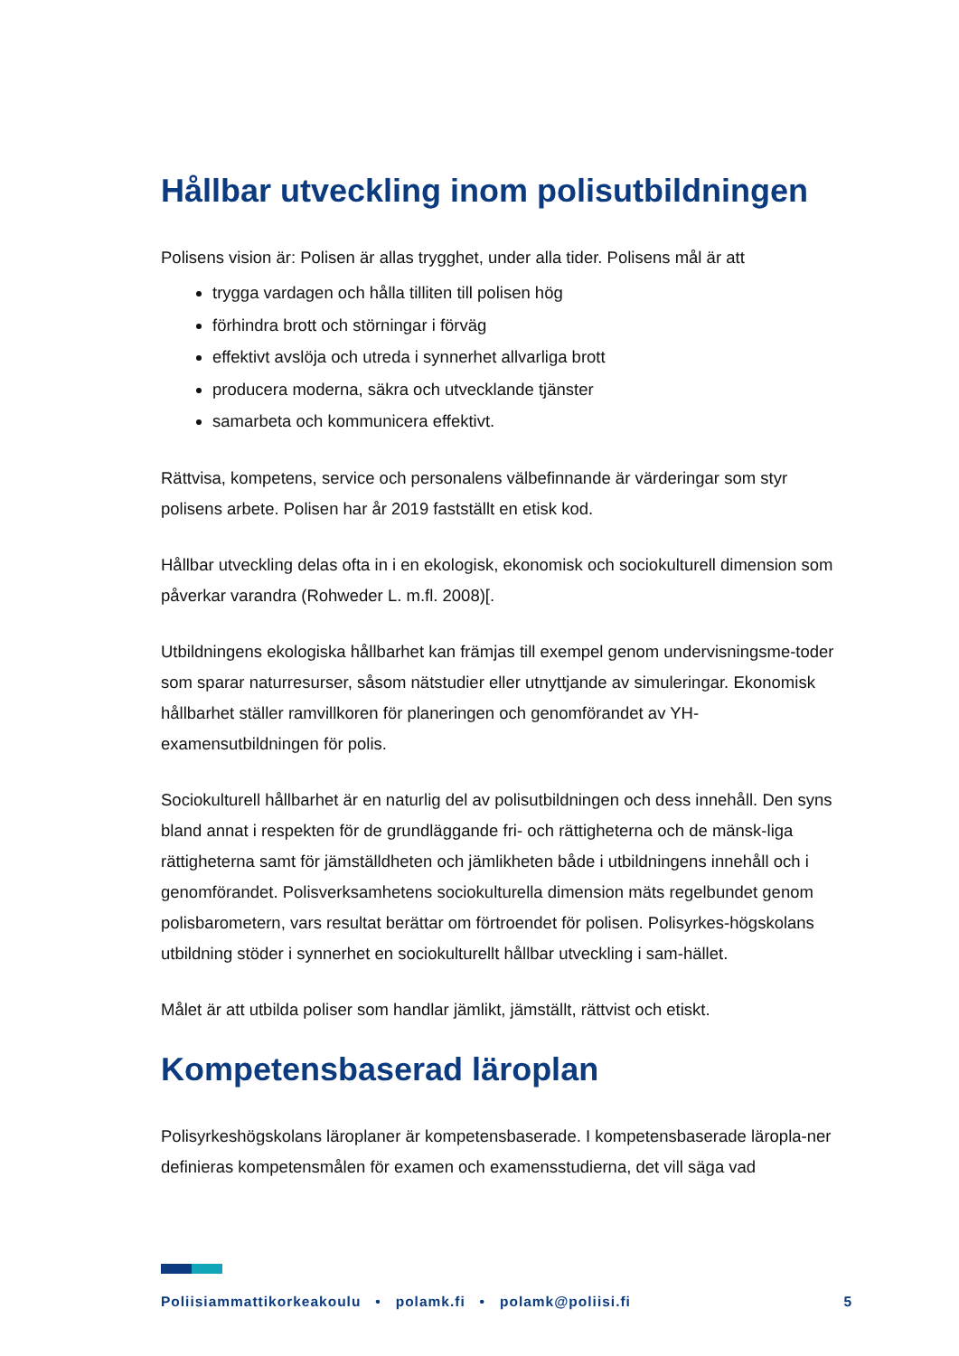Hållbar utveckling inom polisutbildningen
Polisens vision är: Polisen är allas trygghet, under alla tider. Polisens mål är att
trygga vardagen och hålla tilliten till polisen hög
förhindra brott och störningar i förväg
effektivt avslöja och utreda i synnerhet allvarliga brott
producera moderna, säkra och utvecklande tjänster
samarbeta och kommunicera effektivt.
Rättvisa, kompetens, service och personalens välbefinnande är värderingar som styr polisens arbete. Polisen har år 2019 fastställt en etisk kod.
Hållbar utveckling delas ofta in i en ekologisk, ekonomisk och sociokulturell dimension som påverkar varandra (Rohweder L. m.fl. 2008)[.
Utbildningens ekologiska hållbarhet kan främjas till exempel genom undervisningsme-toder som sparar naturresurser, såsom nätstudier eller utnyttjande av simuleringar. Ekonomisk hållbarhet ställer ramvillkoren för planeringen och genomförandet av YH-examensutbildningen för polis.
Sociokulturell hållbarhet är en naturlig del av polisutbildningen och dess innehåll. Den syns bland annat i respekten för de grundläggande fri- och rättigheterna och de mänsk-liga rättigheterna samt för jämställdheten och jämlikheten både i utbildningens innehåll och i genomförandet. Polisverksamhetens sociokulturella dimension mäts regelbundet genom polisbarometern, vars resultat berättar om förtroendet för polisen. Polisyrkes-högskolans utbildning stöder i synnerhet en sociokulturellt hållbar utveckling i sam-hället.
Målet är att utbilda poliser som handlar jämlikt, jämställt, rättvist och etiskt.
Kompetensbaserad läroplan
Polisyrkeshögskolans läroplaner är kompetensbaserade. I kompetensbaserade läropla-ner definieras kompetensmålen för examen och examensstudierna, det vill säga vad
Poliisiammattikorkeakoulu • polamk.fi • polamk@poliisi.fi 5